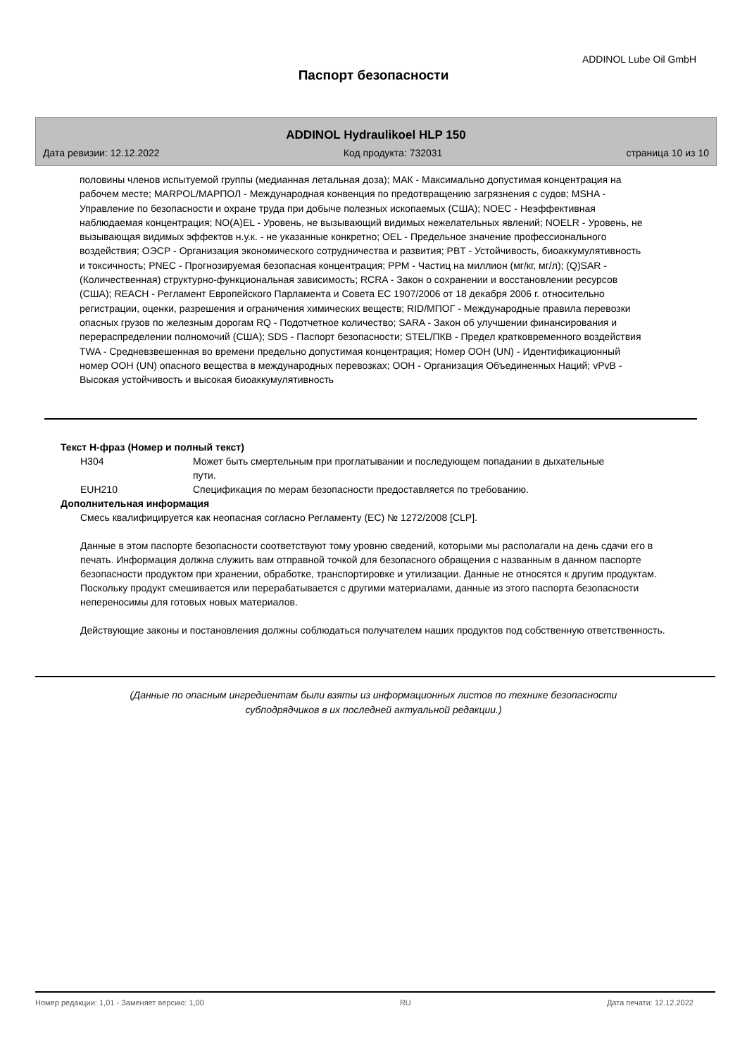ADDINOL Lube Oil GmbH
Паспорт безопасности
ADDINOL Hydraulikoel HLP 150
Дата ревизии: 12.12.2022 Код продукта: 732031 страница 10 из 10
половины членов испытуемой группы (медианная летальная доза); МАК - Максимально допустимая концентрация на рабочем месте; MARPOL/МАРПОЛ - Международная конвенция по предотвращению загрязнения с судов; MSHA - Управление по безопасности и охране труда при добыче полезных ископаемых (США); NOEC - Неэффективная наблюдаемая концентрация; NO(A)EL - Уровень, не вызывающий видимых нежелательных явлений; NOELR - Уровень, не вызывающая видимых эффектов н.у.к. - не указанные конкретно; OEL - Предельное значение профессионального воздействия; ОЭСР - Организация экономического сотрудничества и развития; PBT - Устойчивость, биоаккумулятивность и токсичность; PNEC - Прогнозируемая безопасная концентрация; PPM - Частиц на миллион (мг/кг, мг/л); (Q)SAR - (Количественная) структурно-функциональная зависимость; RCRA - Закон о сохранении и восстановлении ресурсов (США); REACH - Регламент Европейского Парламента и Совета ЕС 1907/2006 от 18 декабря 2006 г. относительно регистрации, оценки, разрешения и ограничения химических веществ; RID/МПОГ - Международные правила перевозки опасных грузов по железным дорогам RQ - Подотчетное количество; SARA - Закон об улучшении финансирования и перераспределении полномочий (США); SDS - Паспорт безопасности; STEL/ПКВ - Предел кратковременного воздействия TWA - Средневзвешенная во времени предельно допустимая концентрация; Номер ООН (UN) - Идентификационный номер ООН (UN) опасного вещества в международных перевозках; ООН - Организация Объединенных Наций; vPvB - Высокая устойчивость и высокая биоаккумулятивность
Текст Н-фраз (Номер и полный текст)
| H304 | Может быть смертельным при проглатывании и последующем попадании в дыхательные пути. |
| EUH210 | Спецификация по мерам безопасности предоставляется по требованию. |
Дополнительная информация
Смесь квалифицируется как неопасная согласно Регламенту (ЕС) № 1272/2008 [CLP].
Данные в этом паспорте безопасности соответствуют тому уровню сведений, которыми мы располагали на день сдачи его в печать. Информация должна служить вам отправной точкой для безопасного обращения с названным в данном паспорте безопасности продуктом при хранении, обработке, транспортировке и утилизации. Данные не относятся к другим продуктам. Поскольку продукт смешивается или перерабатывается с другими материалами, данные из этого паспорта безопасности непереносимы для готовых новых материалов.
Действующие законы и постановления должны соблюдаться получателем наших продуктов под собственную ответственность.
(Данные по опасным ингредиентам были взяты из информационных листов по технике безопасности
субподрядчиков в их последней актуальной редакции.)
Номер редакции: 1,01 - Заменяет версию: 1,00 RU Дата печати: 12.12.2022